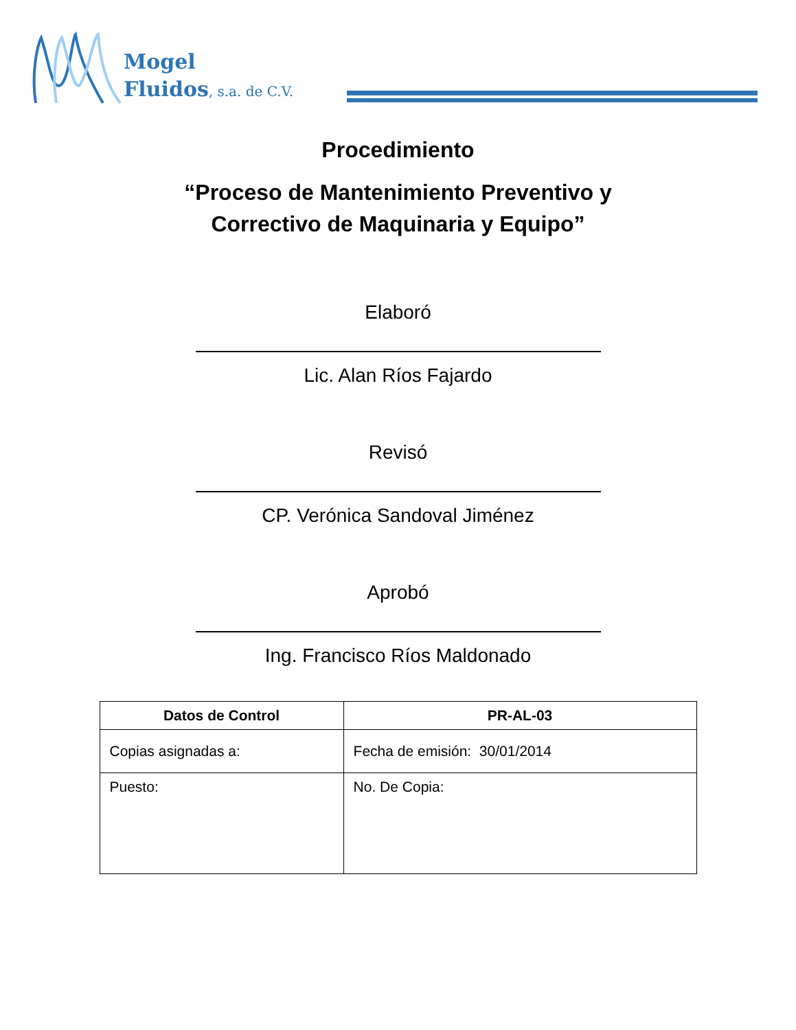Mogel
Fluidos, s.a. de C.V.
Procedimiento
“Proceso de Mantenimiento Preventivo y
Correctivo de Maquinaria y Equipo”
Elaboró
Lic. Alan Ríos Fajardo
Revisó
CP. Verónica Sandoval Jiménez
Aprobó
Ing. Francisco Ríos Maldonado
| Datos de Control | PR-AL-03 |
| --- | --- |
| Copias asignadas a: | Fecha de emisión: 30/01/2014 |
| Puesto: | No. De Copia: |